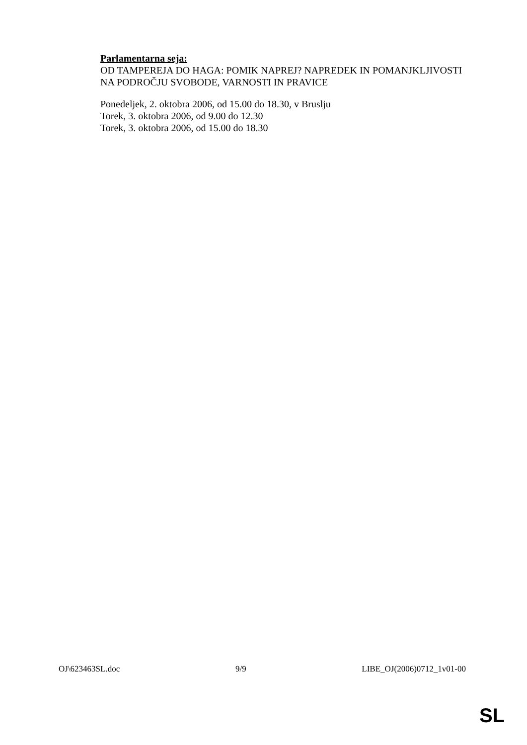Parlamentarna seja:
OD TAMPEREJA DO HAGA: POMIK NAPREJ? NAPREDEK IN POMANJKLJIVOSTI NA PODROČJU SVOBODE, VARNOSTI IN PRAVICE
Ponedeljek, 2. oktobra 2006, od 15.00 do 18.30, v Bruslju
Torek, 3. oktobra 2006, od 9.00 do 12.30
Torek, 3. oktobra 2006, od 15.00 do 18.30
OJ\623463SL.doc 9/9 LIBE_OJ(2006)0712_1v01-00
SL